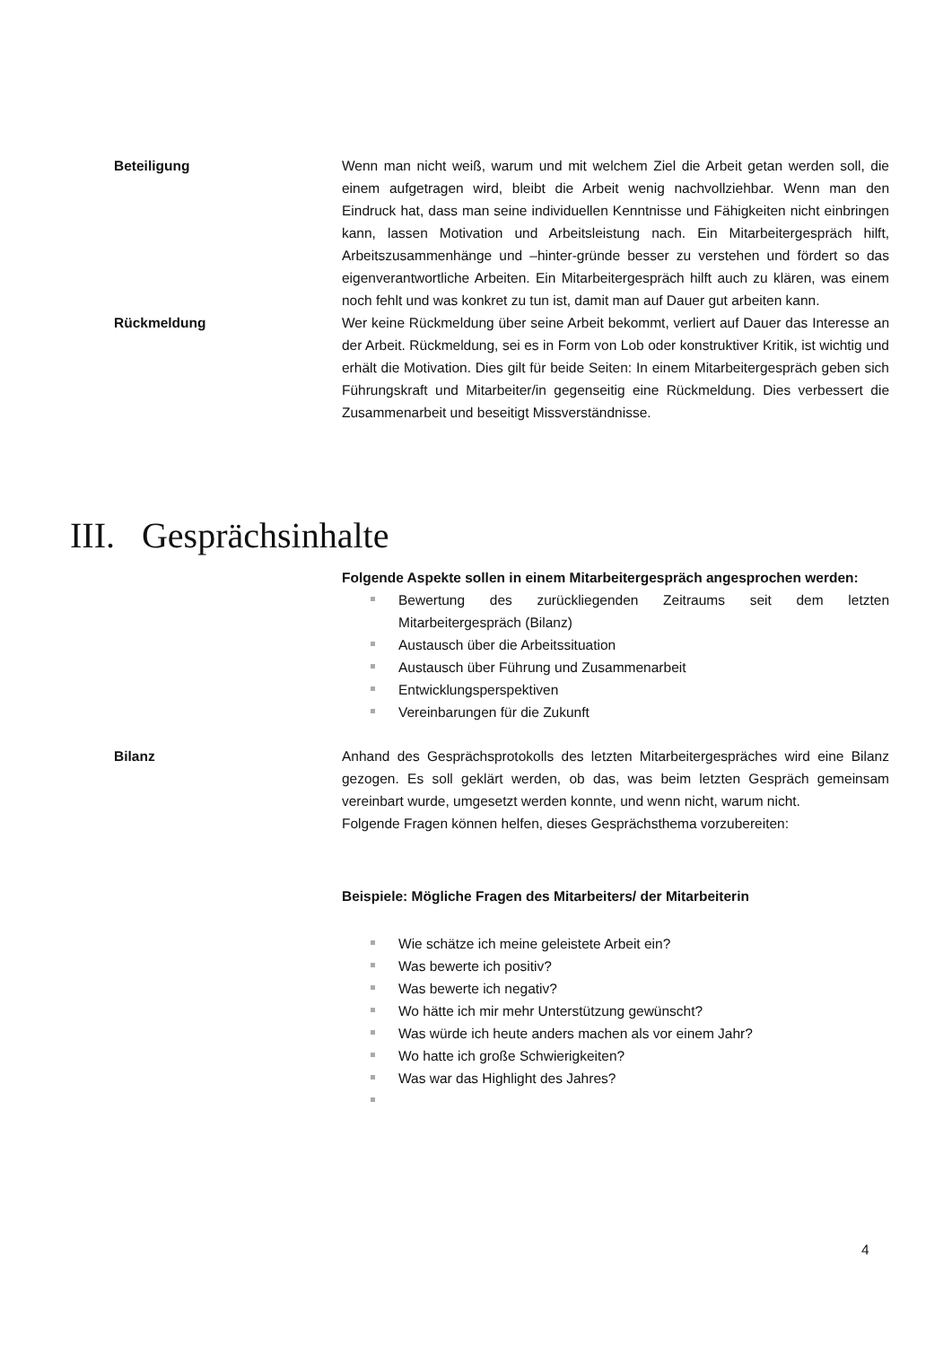Beteiligung Wenn man nicht weiß, warum und mit welchem Ziel die Arbeit getan werden soll, die einem aufgetragen wird, bleibt die Arbeit wenig nachvollziehbar. Wenn man den Eindruck hat, dass man seine individuellen Kenntnisse und Fähigkeiten nicht einbringen kann, lassen Motivation und Arbeitsleistung nach. Ein Mitarbeitergespräch hilft, Arbeitszusammenhänge und –hinter-gründe besser zu verstehen und fördert so das eigenverantwortliche Arbeiten. Ein Mitarbeitergespräch hilft auch zu klären, was einem noch fehlt und was konkret zu tun ist, damit man auf Dauer gut arbeiten kann.
Rückmeldung Wer keine Rückmeldung über seine Arbeit bekommt, verliert auf Dauer das Interesse an der Arbeit. Rückmeldung, sei es in Form von Lob oder konstruktiver Kritik, ist wichtig und erhält die Motivation. Dies gilt für beide Seiten: In einem Mitarbeitergespräch geben sich Führungskraft und Mitarbeiter/in gegenseitig eine Rückmeldung. Dies verbessert die Zusammenarbeit und beseitigt Missverständnisse.
III. Gesprächsinhalte
Folgende Aspekte sollen in einem Mitarbeitergespräch angesprochen werden:
Bewertung des zurückliegenden Zeitraums seit dem letzten Mitarbeitergespräch (Bilanz)
Austausch über die Arbeitssituation
Austausch über Führung und Zusammenarbeit
Entwicklungsperspektiven
Vereinbarungen für die Zukunft
Bilanz Anhand des Gesprächsprotokolls des letzten Mitarbeitergespräches wird eine Bilanz gezogen. Es soll geklärt werden, ob das, was beim letzten Gespräch gemeinsam vereinbart wurde, umgesetzt werden konnte, und wenn nicht, warum nicht.
Folgende Fragen können helfen, dieses Gesprächsthema vorzubereiten:
Beispiele: Mögliche Fragen des Mitarbeiters/ der Mitarbeiterin
Wie schätze ich meine geleistete Arbeit ein?
Was bewerte ich positiv?
Was bewerte ich negativ?
Wo hätte ich mir mehr Unterstützung gewünscht?
Was würde ich heute anders machen als vor einem Jahr?
Wo hatte ich große Schwierigkeiten?
Was war das Highlight des Jahres?
4